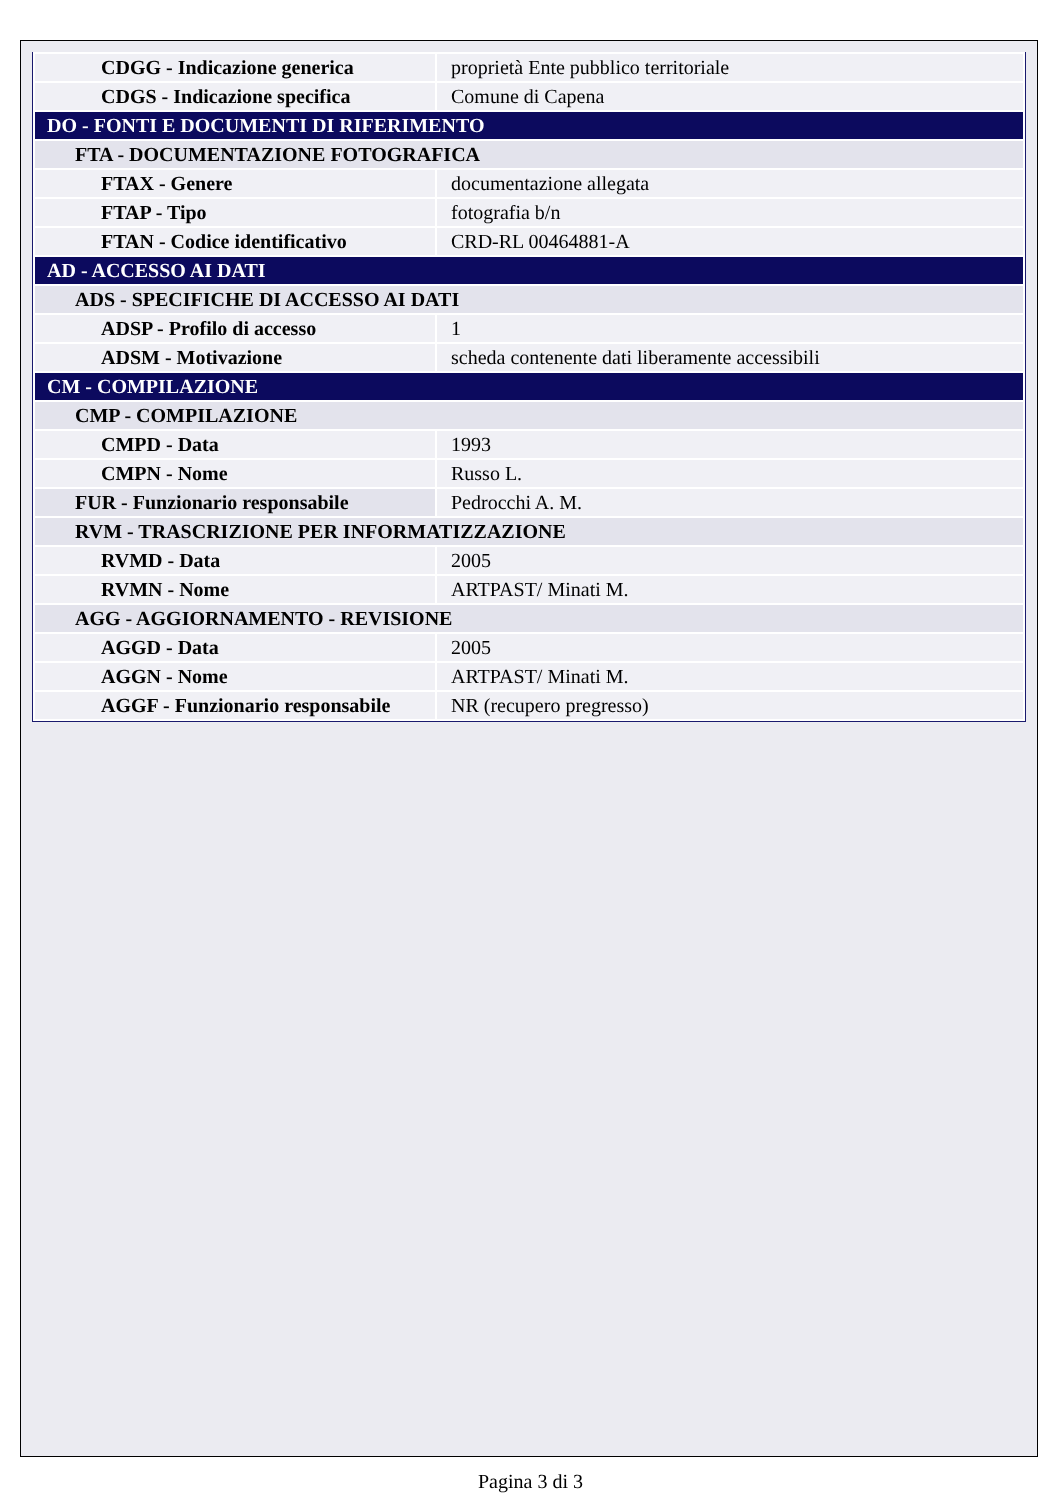| CDGG - Indicazione generica | proprietà Ente pubblico territoriale |
| CDGS - Indicazione specifica | Comune di Capena |
| DO - FONTI E DOCUMENTI DI RIFERIMENTO | |
| FTA - DOCUMENTAZIONE FOTOGRAFICA | |
| FTAX - Genere | documentazione allegata |
| FTAP - Tipo | fotografia b/n |
| FTAN - Codice identificativo | CRD-RL 00464881-A |
| AD - ACCESSO AI DATI | |
| ADS - SPECIFICHE DI ACCESSO AI DATI | |
| ADSP - Profilo di accesso | 1 |
| ADSM - Motivazione | scheda contenente dati liberamente accessibili |
| CM - COMPILAZIONE | |
| CMP - COMPILAZIONE | |
| CMPD - Data | 1993 |
| CMPN - Nome | Russo L. |
| FUR - Funzionario responsabile | Pedrocchi A. M. |
| RVM - TRASCRIZIONE PER INFORMATIZZAZIONE | |
| RVMD - Data | 2005 |
| RVMN - Nome | ARTPAST/ Minati M. |
| AGG - AGGIORNAMENTO - REVISIONE | |
| AGGD - Data | 2005 |
| AGGN - Nome | ARTPAST/ Minati M. |
| AGGF - Funzionario responsabile | NR (recupero pregresso) |
Pagina 3 di 3